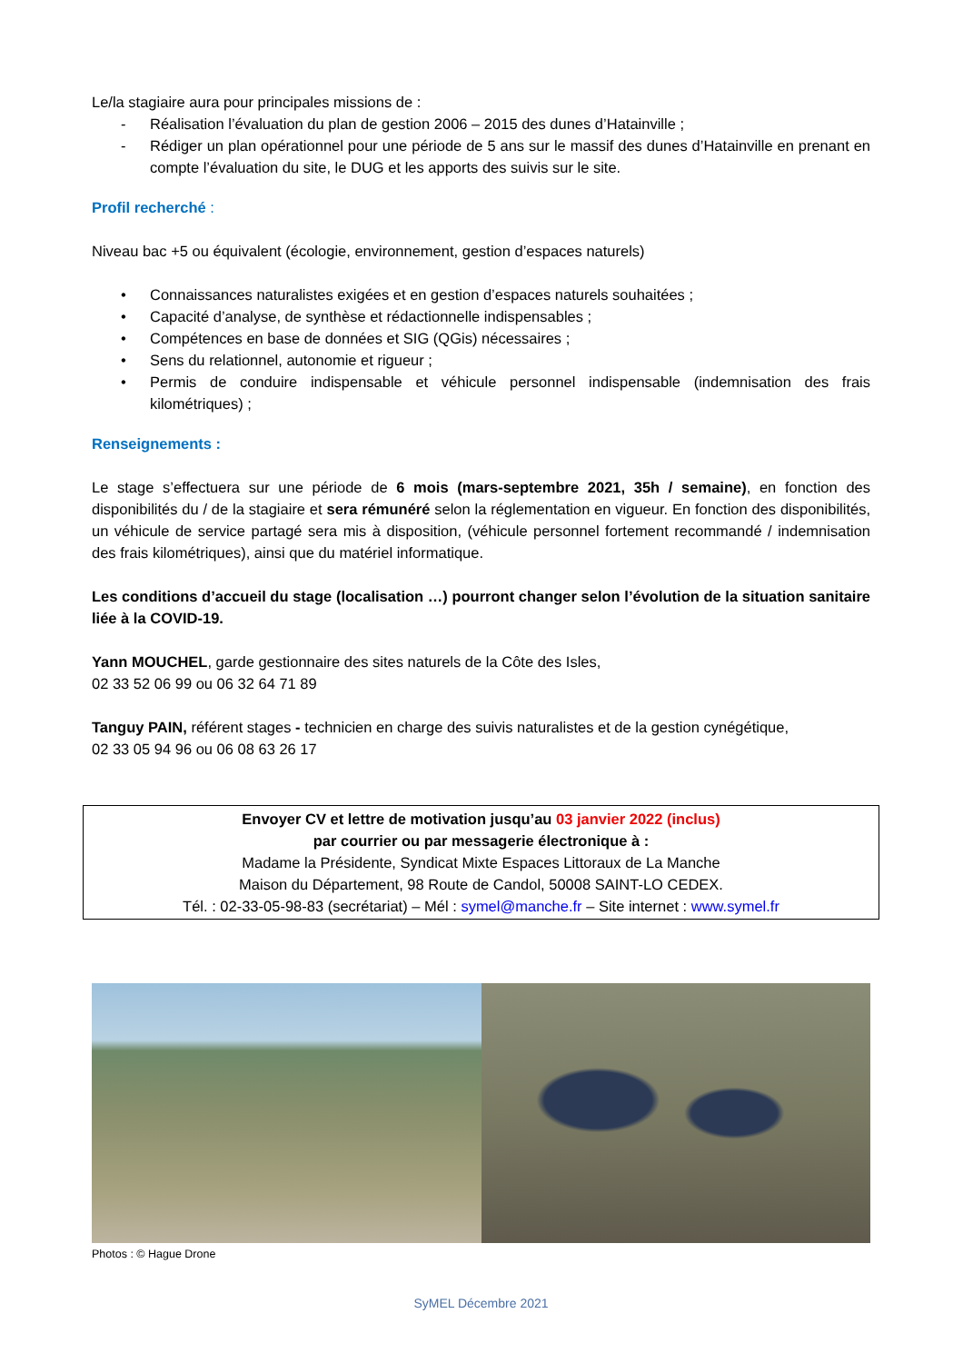Le/la stagiaire aura pour principales missions de :
- Réalisation l’évaluation du plan de gestion 2006 – 2015 des dunes d’Hatainville ;
- Rédiger un plan opérationnel pour une période de 5 ans sur le massif des dunes d’Hatainville en prenant en compte l’évaluation du site, le DUG et les apports des suivis sur le site.
Profil recherché :
Niveau bac +5 ou équivalent (écologie, environnement, gestion d’espaces naturels)
• Connaissances naturalistes exigées et en gestion d’espaces naturels souhaitées ;
• Capacité d’analyse, de synthèse et rédactionnelle indispensables ;
• Compétences en base de données et SIG (QGis) nécessaires ;
• Sens du relationnel, autonomie et rigueur ;
• Permis de conduire indispensable et véhicule personnel indispensable (indemnisation des frais kilométriques) ;
Renseignements :
Le stage s’effectuera sur une période de 6 mois (mars-septembre 2021, 35h / semaine), en fonction des disponibilités du / de la stagiaire et sera rémunéré selon la réglementation en vigueur. En fonction des disponibilités, un véhicule de service partagé sera mis à disposition, (véhicule personnel fortement recommandé / indemnisation des frais kilométriques), ainsi que du matériel informatique.
Les conditions d’accueil du stage (localisation …) pourront changer selon l’évolution de la situation sanitaire liée à la COVID-19.
Yann MOUCHEL, garde gestionnaire des sites naturels de la Côte des Isles,
02 33 52 06 99 ou 06 32 64 71 89
Tanguy PAIN, référent stages - technicien en charge des suivis naturalistes et de la gestion cynégétique,
02 33 05 94 96 ou 06 08 63 26 17
Envoyer CV et lettre de motivation jusqu’au 03 janvier 2022 (inclus)
par courrier ou par messagerie électronique à :
Madame la Présidente, Syndicat Mixte Espaces Littoraux de La Manche
Maison du Département, 98 Route de Candol, 50008 SAINT-LO CEDEX.
Tél. : 02-33-05-98-83 (secrétariat) – Mél : symel@manche.fr – Site internet : www.symel.fr
Photos : © Hague Drone
SyMEL Décembre 2021